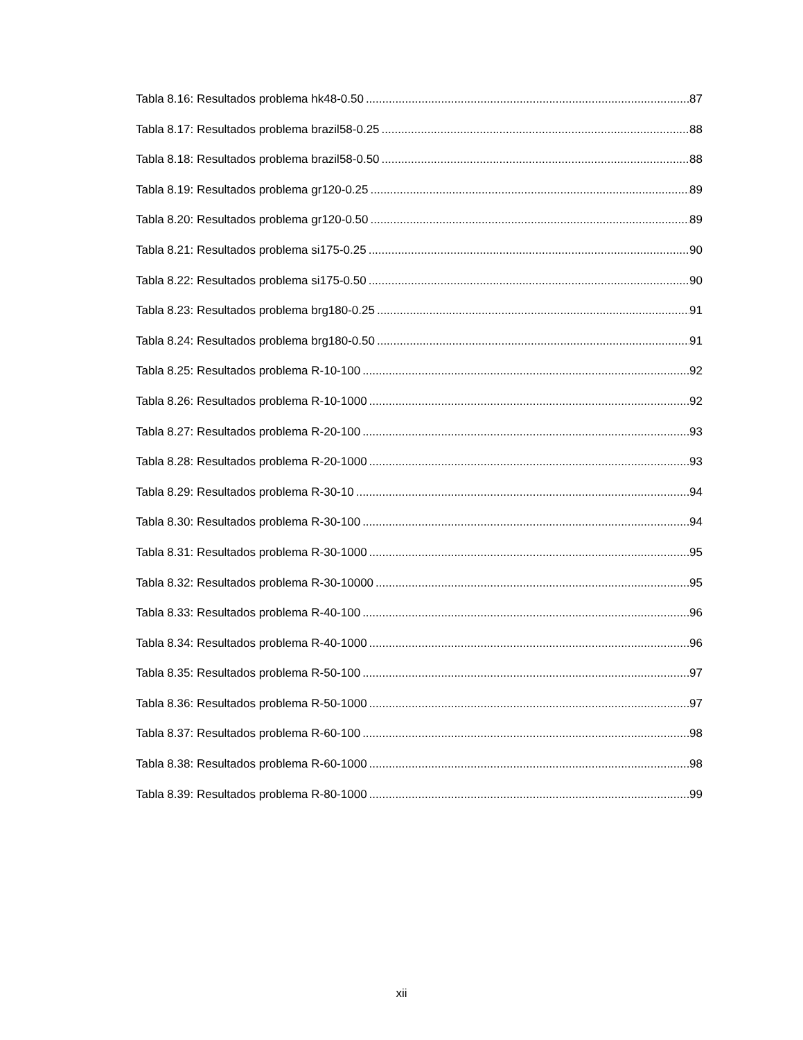Tabla 8.16: Resultados problema hk48-0.50 87
Tabla 8.17: Resultados problema brazil58-0.25 88
Tabla 8.18: Resultados problema brazil58-0.50 88
Tabla 8.19: Resultados problema gr120-0.25 89
Tabla 8.20: Resultados problema gr120-0.50 89
Tabla 8.21: Resultados problema si175-0.25 90
Tabla 8.22: Resultados problema si175-0.50 90
Tabla 8.23: Resultados problema brg180-0.25 91
Tabla 8.24: Resultados problema brg180-0.50 91
Tabla 8.25: Resultados problema R-10-100 92
Tabla 8.26: Resultados problema R-10-1000 92
Tabla 8.27: Resultados problema R-20-100 93
Tabla 8.28: Resultados problema R-20-1000 93
Tabla 8.29: Resultados problema R-30-10 94
Tabla 8.30: Resultados problema R-30-100 94
Tabla 8.31: Resultados problema R-30-1000 95
Tabla 8.32: Resultados problema R-30-10000 95
Tabla 8.33: Resultados problema R-40-100 96
Tabla 8.34: Resultados problema R-40-1000 96
Tabla 8.35: Resultados problema R-50-100 97
Tabla 8.36: Resultados problema R-50-1000 97
Tabla 8.37: Resultados problema R-60-100 98
Tabla 8.38: Resultados problema R-60-1000 98
Tabla 8.39: Resultados problema R-80-1000 99
xii